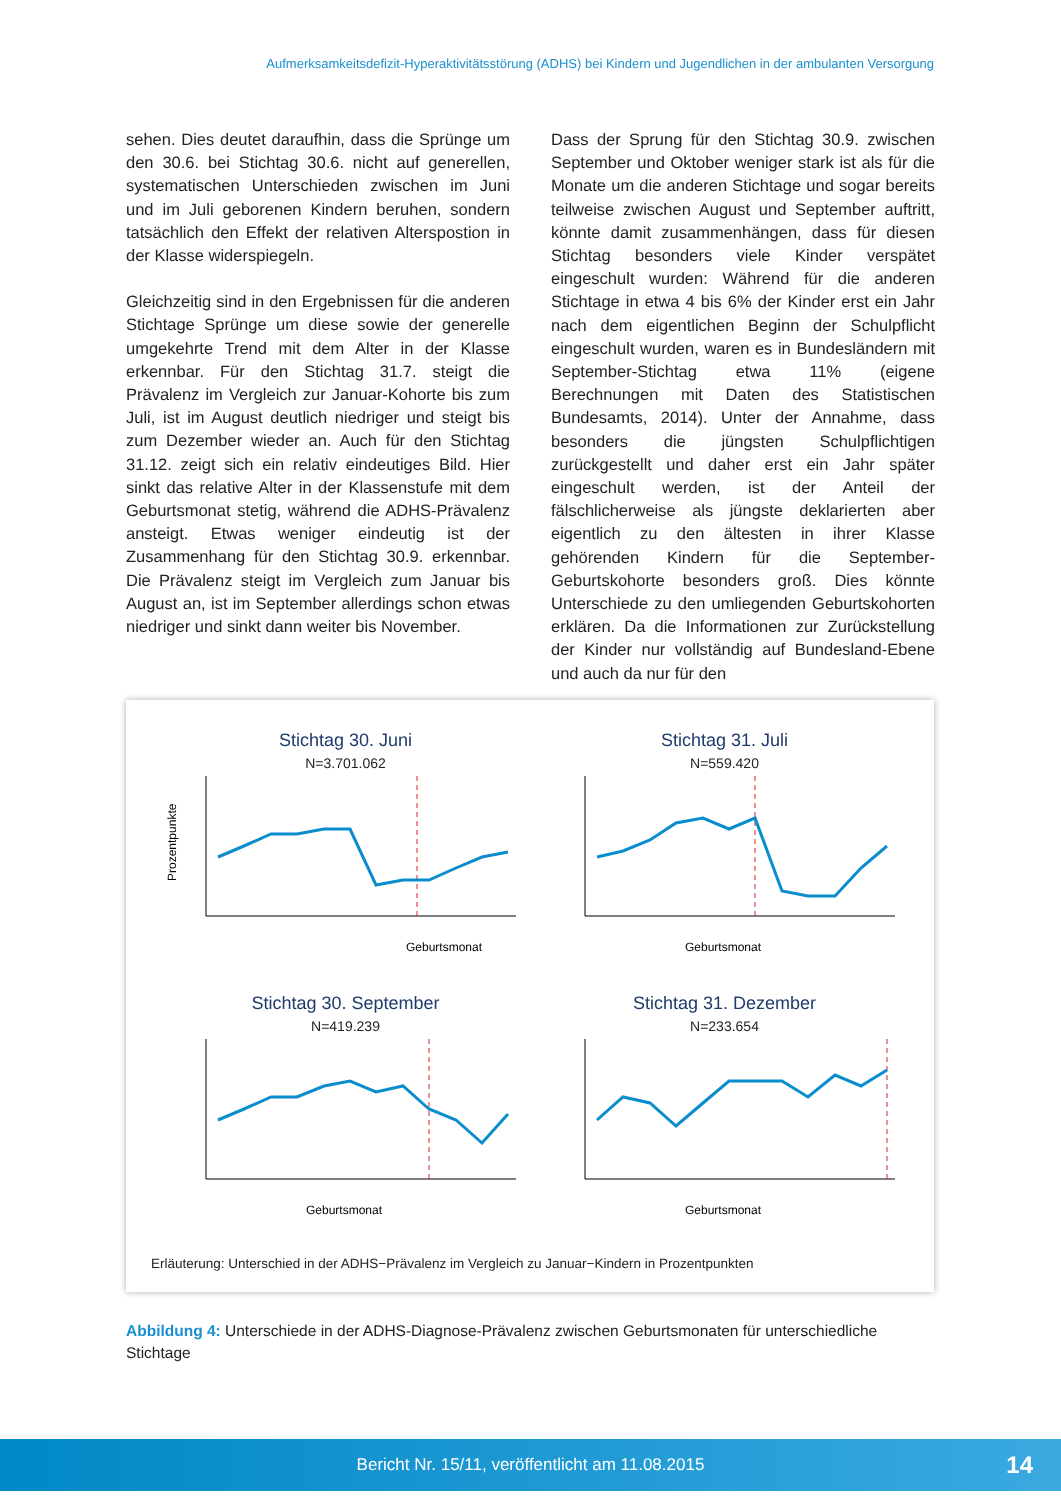Aufmerksamkeitsdefizit-Hyperaktivitätsstörung (ADHS) bei Kindern und Jugendlichen in der ambulanten Versorgung
sehen. Dies deutet daraufhin, dass die Sprünge um den 30.6. bei Stichtag 30.6. nicht auf generellen, systematischen Unterschieden zwischen im Juni und im Juli geborenen Kindern beruhen, sondern tatsächlich den Effekt der relativen Alterspostion in der Klasse widerspiegeln.
Gleichzeitig sind in den Ergebnissen für die anderen Stichtage Sprünge um diese sowie der generelle umgekehrte Trend mit dem Alter in der Klasse erkennbar. Für den Stichtag 31.7. steigt die Prävalenz im Vergleich zur Januar-Kohorte bis zum Juli, ist im August deutlich niedriger und steigt bis zum Dezember wieder an. Auch für den Stichtag 31.12. zeigt sich ein relativ eindeutiges Bild. Hier sinkt das relative Alter in der Klassenstufe mit dem Geburtsmonat stetig, während die ADHS-Prävalenz ansteigt. Etwas weniger eindeutig ist der Zusammenhang für den Stichtag 30.9. erkennbar. Die Prävalenz steigt im Vergleich zum Januar bis August an, ist im September allerdings schon etwas niedriger und sinkt dann weiter bis November.
Dass der Sprung für den Stichtag 30.9. zwischen September und Oktober weniger stark ist als für die Monate um die anderen Stichtage und sogar bereits teilweise zwischen August und September auftritt, könnte damit zusammenhängen, dass für diesen Stichtag besonders viele Kinder verspätet eingeschult wurden: Während für die anderen Stichtage in etwa 4 bis 6% der Kinder erst ein Jahr nach dem eigentlichen Beginn der Schulpflicht eingeschult wurden, waren es in Bundesländern mit September-Stichtag etwa 11% (eigene Berechnungen mit Daten des Statistischen Bundesamts, 2014). Unter der Annahme, dass besonders die jüngsten Schulpflichtigen zurückgestellt und daher erst ein Jahr später eingeschult werden, ist der Anteil der fälschlicherweise als jüngste deklarierten aber eigentlich zu den ältesten in ihrer Klasse gehörenden Kindern für die September-Geburtskohorte besonders groß. Dies könnte Unterschiede zu den umliegenden Geburtskohorten erklären. Da die Informationen zur Zurückstellung der Kinder nur vollständig auf Bundesland-Ebene und auch da nur für den
Stichtag 30. Juni
N=3.701.062
Geburtsmonat
Prozentpunkte
Stichtag 31. Juli
N=559.420
Geburtsmonat
Stichtag 30. September
N=419.239
Geburtsmonat
Stichtag 31. Dezember
N=233.654
Geburtsmonat
Erläuterung: Unterschied in der ADHS−Prävalenz im Vergleich zu Januar−Kindern in Prozentpunkten
Abbildung 4: Unterschiede in der ADHS-Diagnose-Prävalenz zwischen Geburtsmonaten für unterschiedliche Stichtage
Bericht Nr. 15/11, veröffentlicht am 11.08.2015 14